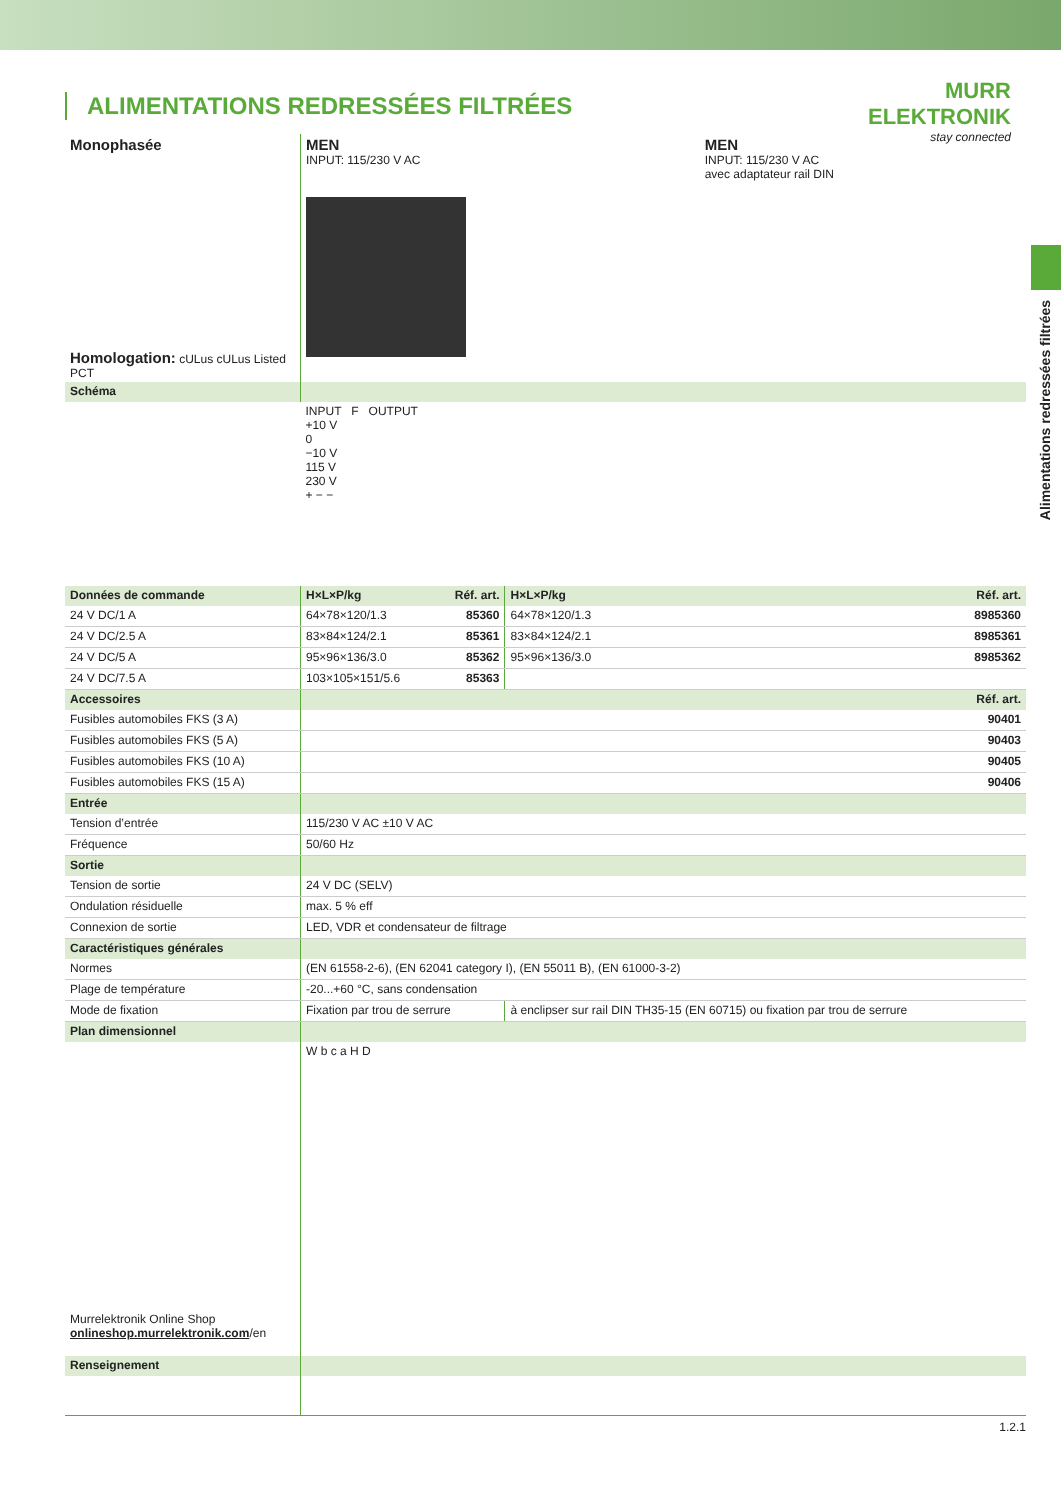MURR
ELEKTRONIK
stay connected
Alimentations redressées filtrées
ALIMENTATIONS REDRESSÉES FILTRÉES
| Monophasée Homologation: cULus cULus Listed PCT | MEN INPUT: 115/230 V AC | MEN INPUT: 115/230 V AC avec adaptateur rail DIN |
| Schéma | |
| | INPUT F OUTPUT +10 V 0 −10 V 115 V 230 V + − − |
| Données de commande | H×L×P/kg | Réf. art. | H×L×P/kg | Réf. art. |
| 24 V DC/1 A | 64×78×120/1.3 | 85360 | 64×78×120/1.3 | 8985360 |
| 24 V DC/2.5 A | 83×84×124/2.1 | 85361 | 83×84×124/2.1 | 8985361 |
| 24 V DC/5 A | 95×96×136/3.0 | 85362 | 95×96×136/3.0 | 8985362 |
| 24 V DC/7.5 A | 103×105×151/5.6 | 85363 | | |
| Accessoires | | | | Réf. art. |
| Fusibles automobiles FKS (3 A) | | | | 90401 |
| Fusibles automobiles FKS (5 A) | | | | 90403 |
| Fusibles automobiles FKS (10 A) | | | | 90405 |
| Fusibles automobiles FKS (15 A) | | | | 90406 |
| Entrée | | | | |
| Tension d’entrée | 115/230 V AC ±10 V AC | | | |
| Fréquence | 50/60 Hz | | | |
| Sortie | | | | |
| Tension de sortie | 24 V DC (SELV) | | | |
| Ondulation résiduelle | max. 5 % eff | | | |
| Connexion de sortie | LED, VDR et condensateur de filtrage | | | |
| Caractéristiques générales | | | | |
| Normes | (EN 61558-2-6), (EN 62041 category I), (EN 55011 B), (EN 61000-3-2) | | | |
| Plage de température | -20...+60 °C, sans condensation | | | |
| Mode de fixation | Fixation par trou de serrure | | à enclipser sur rail DIN TH35-15 (EN 60715) ou fixation par trou de serrure | |
| Plan dimensionnel | | | | |
| Murrelektronik Online Shop onlineshop.murrelektronik.com /en | W b c a H D | | | |
| Renseignement | | | | |
1.2.1